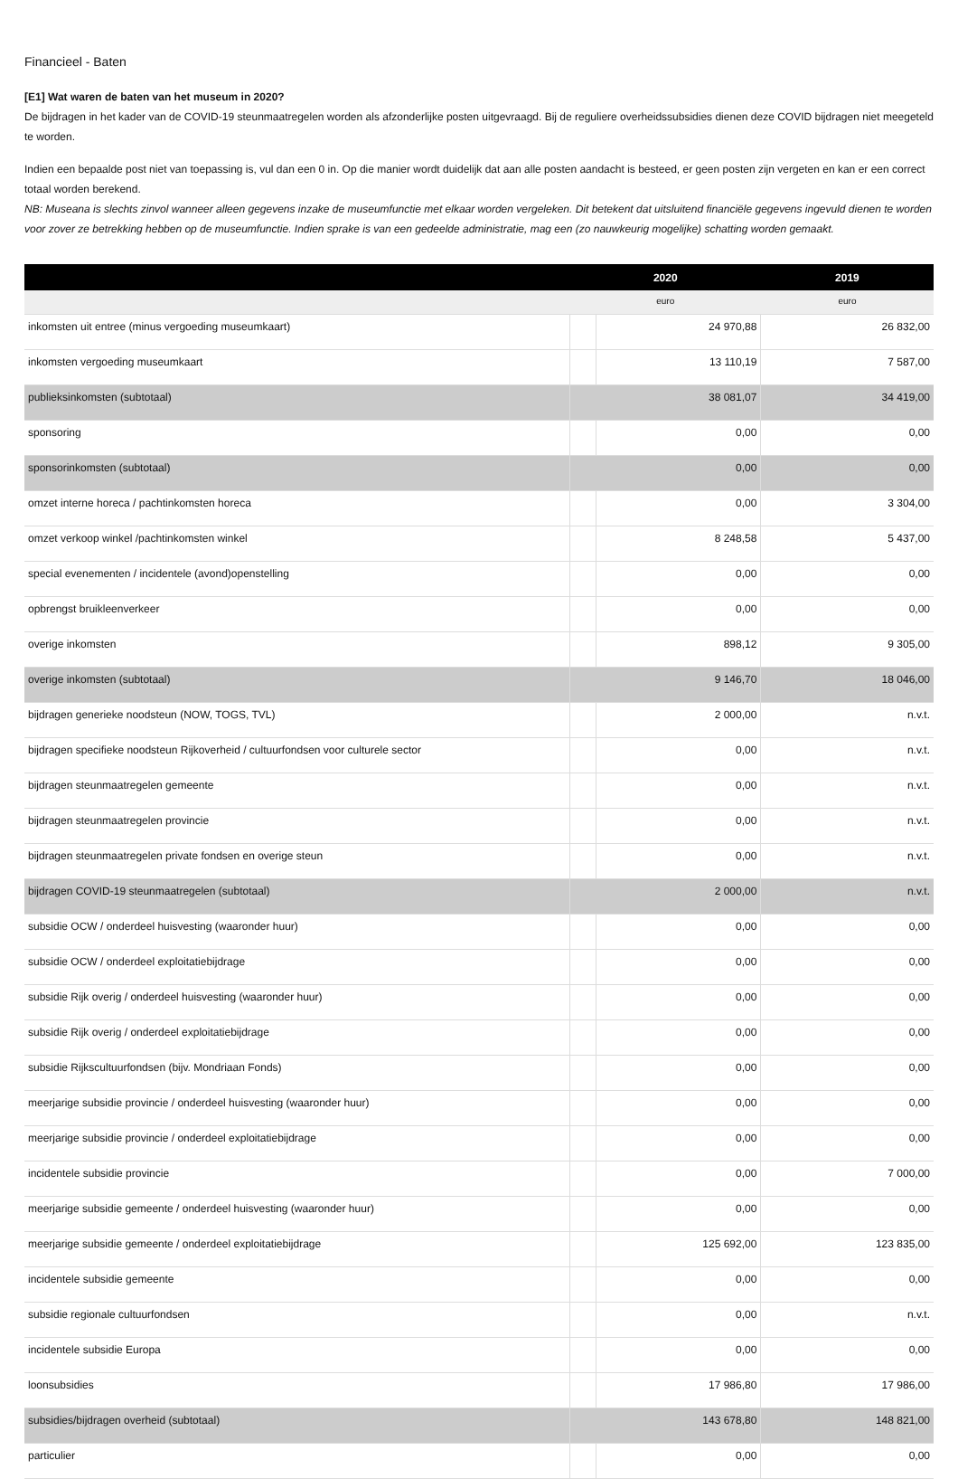Financieel - Baten
[E1] Wat waren de baten van het museum in 2020?
De bijdragen in het kader van de COVID-19 steunmaatregelen worden als afzonderlijke posten uitgevraagd. Bij de reguliere overheidssubsidies dienen deze COVID bijdragen niet meegeteld te worden.
Indien een bepaalde post niet van toepassing is, vul dan een 0 in. Op die manier wordt duidelijk dat aan alle posten aandacht is besteed, er geen posten zijn vergeten en kan er een correct totaal worden berekend.
NB: Museana is slechts zinvol wanneer alleen gegevens inzake de museumfunctie met elkaar worden vergeleken. Dit betekent dat uitsluitend financiële gegevens ingevuld dienen te worden voor zover ze betrekking hebben op de museumfunctie. Indien sprake is van een gedeelde administratie, mag een (zo nauwkeurig mogelijke) schatting worden gemaakt.
| | 2020 | | 2019 |
| --- | --- | --- | --- |
| | euro | | euro |
| inkomsten uit entree (minus vergoeding museumkaart) | | 24 970,88 | 26 832,00 |
| inkomsten vergoeding museumkaart | | 13 110,19 | 7 587,00 |
| publieksinkomsten (subtotaal) | 38 081,07 | | 34 419,00 |
| sponsoring | | 0,00 | 0,00 |
| sponsorinkomsten (subtotaal) | 0,00 | | 0,00 |
| omzet interne horeca / pachtinkomsten horeca | | 0,00 | 3 304,00 |
| omzet verkoop winkel /pachtinkomsten winkel | | 8 248,58 | 5 437,00 |
| special evenementen / incidentele (avond)openstelling | | 0,00 | 0,00 |
| opbrengst bruikleenverkeer | | 0,00 | 0,00 |
| overige inkomsten | | 898,12 | 9 305,00 |
| overige inkomsten (subtotaal) | 9 146,70 | | 18 046,00 |
| bijdragen generieke noodsteun (NOW, TOGS, TVL) | | 2 000,00 | n.v.t. |
| bijdragen specifieke noodsteun Rijkoverheid / cultuurfondsen voor culturele sector | | 0,00 | n.v.t. |
| bijdragen steunmaatregelen gemeente | | 0,00 | n.v.t. |
| bijdragen steunmaatregelen provincie | | 0,00 | n.v.t. |
| bijdragen steunmaatregelen private fondsen en overige steun | | 0,00 | n.v.t. |
| bijdragen COVID-19 steunmaatregelen (subtotaal) | 2 000,00 | | n.v.t. |
| subsidie OCW / onderdeel huisvesting (waaronder huur) | | 0,00 | 0,00 |
| subsidie OCW / onderdeel exploitatiebijdrage | | 0,00 | 0,00 |
| subsidie Rijk overig / onderdeel huisvesting (waaronder huur) | | 0,00 | 0,00 |
| subsidie Rijk overig / onderdeel exploitatiebijdrage | | 0,00 | 0,00 |
| subsidie Rijkscultuurfondsen (bijv. Mondriaan Fonds) | | 0,00 | 0,00 |
| meerjarige subsidie provincie / onderdeel huisvesting (waaronder huur) | | 0,00 | 0,00 |
| meerjarige subsidie provincie / onderdeel exploitatiebijdrage | | 0,00 | 0,00 |
| incidentele subsidie provincie | | 0,00 | 7 000,00 |
| meerjarige subsidie gemeente / onderdeel huisvesting (waaronder huur) | | 0,00 | 0,00 |
| meerjarige subsidie gemeente / onderdeel exploitatiebijdrage | | 125 692,00 | 123 835,00 |
| incidentele subsidie gemeente | | 0,00 | 0,00 |
| subsidie regionale cultuurfondsen | | 0,00 | n.v.t. |
| incidentele subsidie Europa | | 0,00 | 0,00 |
| loonsubsidies | | 17 986,80 | 17 986,00 |
| subsidies/bijdragen overheid (subtotaal) | 143 678,80 | | 148 821,00 |
| particulier | | 0,00 | 0,00 |